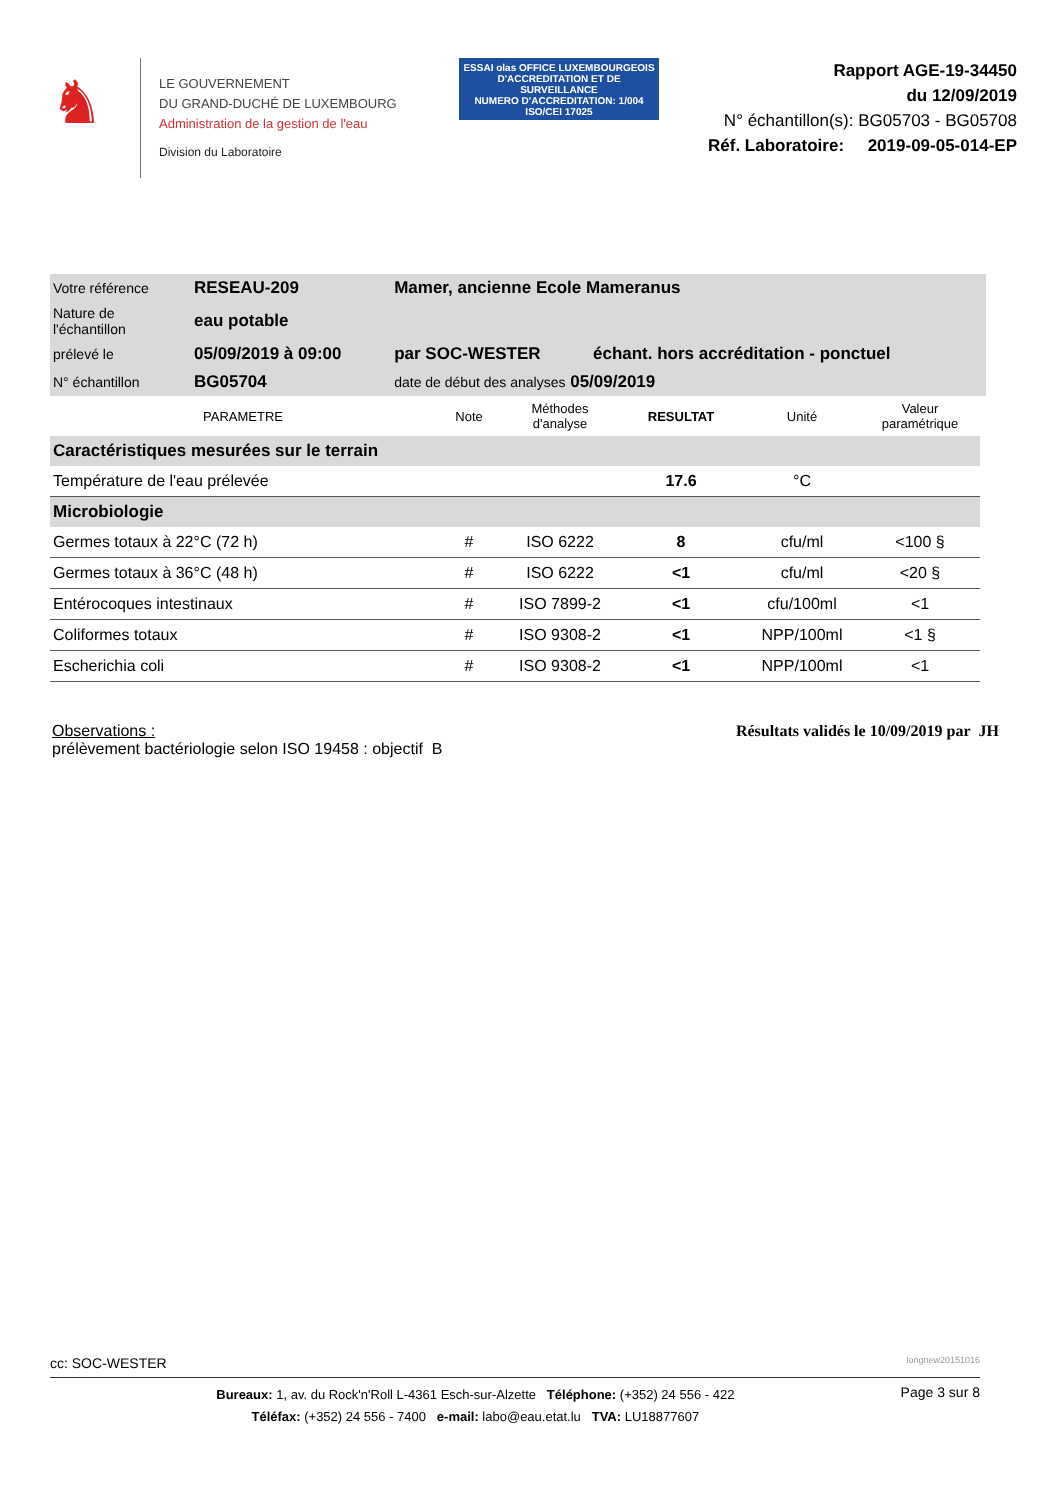♞
LE GOUVERNEMENT
DU GRAND-DUCHÉ DE LUXEMBOURG
Administration de la gestion de l'eau
Division du Laboratoire
ESSAI olas OFFICE LUXEMBOURGEOIS D'ACCREDITATION ET DE SURVEILLANCE
NUMERO D'ACCREDITATION: 1/004
ISO/CEI 17025
Rapport AGE-19-34450
du 12/09/2019
N° échantillon(s): BG05703 - BG05708
Réf. Laboratoire: 2019-09-05-014-EP
| Votre référence | RESEAU-209 | Mamer, ancienne Ecole Mameranus | |
| Nature de l'échantillon | eau potable | | |
| prélevé le | 05/09/2019 à 09:00 | par SOC-WESTER | échant. hors accréditation - ponctuel |
| N° échantillon | BG05704 | date de début des analyses 05/09/2019 | |
| PARAMETRE | Note | Méthodes d'analyse | RESULTAT | Unité | Valeur paramétrique |
| --- | --- | --- | --- | --- | --- |
| Caractéristiques mesurées sur le terrain | | | | | |
| Température de l'eau prélevée | | | 17.6 | °C | |
| Microbiologie | | | | | |
| Germes totaux à 22°C (72 h) | # | ISO 6222 | 8 | cfu/ml | <100 § |
| Germes totaux à 36°C (48 h) | # | ISO 6222 | <1 | cfu/ml | <20 § |
| Entérocoques intestinaux | # | ISO 7899-2 | <1 | cfu/100ml | <1 |
| Coliformes totaux | # | ISO 9308-2 | <1 | NPP/100ml | <1 § |
| Escherichia coli | # | ISO 9308-2 | <1 | NPP/100ml | <1 |
Observations :
prélèvement bactériologie selon ISO 19458 : objectif B
Résultats validés le 10/09/2019 par JH
cc: SOC-WESTER longnew20151016
Bureaux: 1, av. du Rock'n'Roll L-4361 Esch-sur-Alzette Téléphone: (+352) 24 556 - 422
Téléfax: (+352) 24 556 - 7400 e-mail: labo@eau.etat.lu TVA: LU18877607
Page 3 sur 8